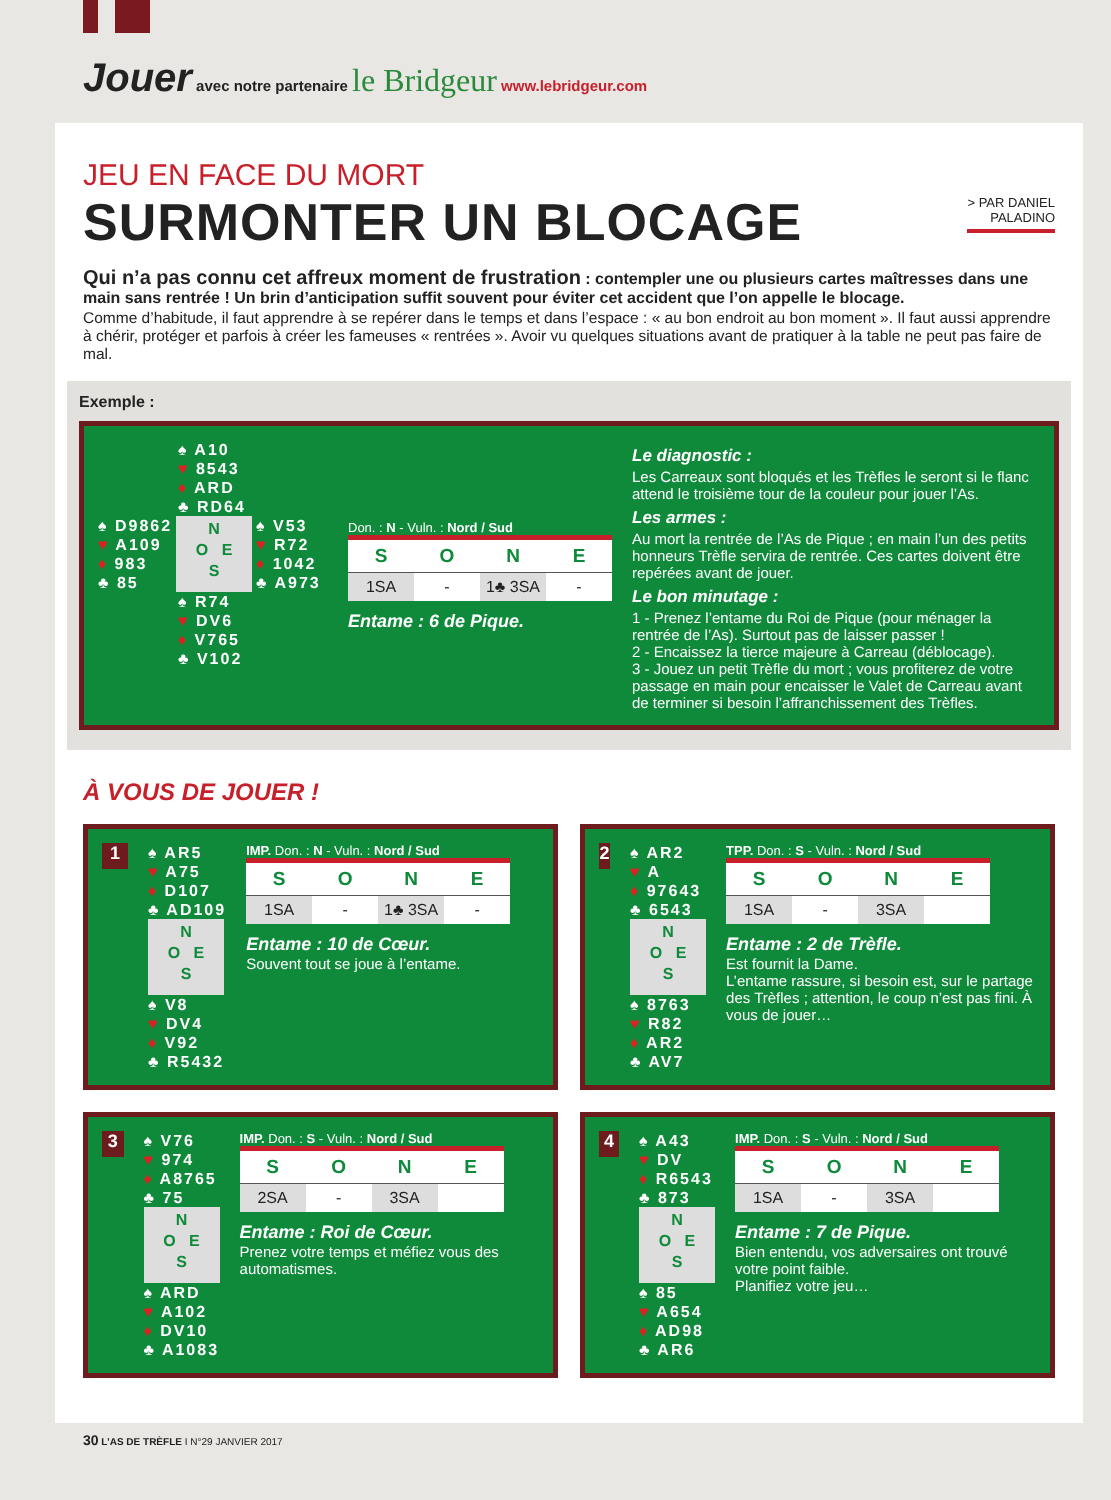Jouer avec notre partenaire le Bridgeur www.lebridgeur.com
> PAR DANIEL
PALADINO
JEU EN FACE DU MORT
SURMONTER UN BLOCAGE
Qui n’a pas connu cet affreux moment de frustration : contempler une ou plusieurs cartes maîtresses dans une main sans rentrée ! Un brin d’anticipation suffit souvent pour éviter cet accident que l’on appelle le blocage.
Comme d’habitude, il faut apprendre à se repérer dans le temps et dans l’espace : « au bon endroit au bon moment ». Il faut aussi apprendre à chérir, protéger et parfois à créer les fameuses « rentrées ». Avoir vu quelques situations avant de pratiquer à la table ne peut pas faire de mal.
Exemple :
♠ A10
♥ 8543
♦ ARD
♣ RD64
♠ D9862
♥ A109
♦ 983
♣ 85
N
O E
S
♠ V53
♥ R72
♦ 1042
♣ A973
♠ R74
♥ DV6
♦ V765
♣ V102
Don. : N - Vuln. : Nord / Sud
| S | O | N | E |
| --- | --- | --- | --- |
| 1SA | - | 1♣ 3SA | - |
Entame : 6 de Pique.
Le diagnostic :
Les Carreaux sont bloqués et les Trèfles le seront si le flanc attend le troisième tour de la couleur pour jouer l’As.
Les armes :
Au mort la rentrée de l’As de Pique ; en main l’un des petits honneurs Trèfle servira de rentrée. Ces cartes doivent être repérées avant de jouer.
Le bon minutage :
1 - Prenez l’entame du Roi de Pique (pour ménager la rentrée de l’As). Surtout pas de laisser passer !
2 - Encaissez la tierce majeure à Carreau (déblocage).
3 - Jouez un petit Trèfle du mort ; vous profiterez de votre passage en main pour encaisser le Valet de Carreau avant de terminer si besoin l’affranchissement des Trèfles.
À VOUS DE JOUER !
1
♠ AR5
♥ A75
♦ D107
♣ AD109
N
O E
S
♠ V8
♥ DV4
♦ V92
♣ R5432
IMP. Don. : N - Vuln. : Nord / Sud
| S | O | N | E |
| --- | --- | --- | --- |
| 1SA | - | 1♣ 3SA | - |
Entame : 10 de Cœur.
Souvent tout se joue à l’entame.
2
♠ AR2
♥ A
♦ 97643
♣ 6543
N
O E
S
♠ 8763
♥ R82
♦ AR2
♣ AV7
TPP. Don. : S - Vuln. : Nord / Sud
| S | O | N | E |
| --- | --- | --- | --- |
| 1SA | - | 3SA | |
Entame : 2 de Trèfle.
Est fournit la Dame.
L’entame rassure, si besoin est, sur le partage des Trèfles ; attention, le coup n’est pas fini. À vous de jouer…
3
♠ V76
♥ 974
♦ A8765
♣ 75
N
O E
S
♠ ARD
♥ A102
♦ DV10
♣ A1083
IMP. Don. : S - Vuln. : Nord / Sud
| S | O | N | E |
| --- | --- | --- | --- |
| 2SA | - | 3SA | |
Entame : Roi de Cœur.
Prenez votre temps et méfiez vous des automatismes.
4
♠ A43
♥ DV
♦ R6543
♣ 873
N
O E
S
♠ 85
♥ A654
♦ AD98
♣ AR6
IMP. Don. : S - Vuln. : Nord / Sud
| S | O | N | E |
| --- | --- | --- | --- |
| 1SA | - | 3SA | |
Entame : 7 de Pique.
Bien entendu, vos adversaires ont trouvé votre point faible.
Planifiez votre jeu…
30 L’AS DE TRÈFLE I N°29 JANVIER 2017